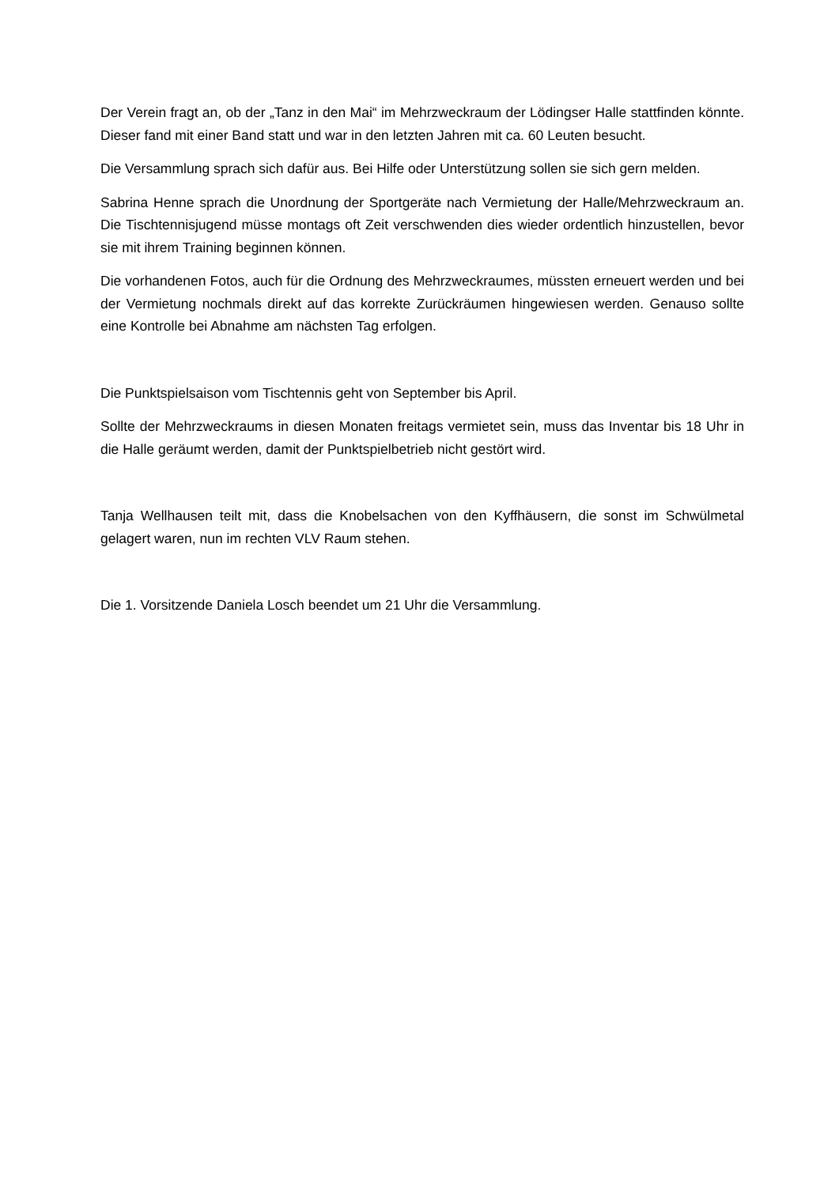Der Verein fragt an, ob der „Tanz in den Mai“ im Mehrzweckraum der Lödingser Halle stattfinden könnte. Dieser fand mit einer Band statt und war in den letzten Jahren mit ca. 60 Leuten besucht.
Die Versammlung sprach sich dafür aus. Bei Hilfe oder Unterstützung sollen sie sich gern melden.
Sabrina Henne sprach die Unordnung der Sportgeräte nach Vermietung der Halle/Mehrzweckraum an. Die Tischtennisjugend müsse montags oft Zeit verschwenden dies wieder ordentlich hinzustellen, bevor sie mit ihrem Training beginnen können.
Die vorhandenen Fotos, auch für die Ordnung des Mehrzweckraumes, müssten erneuert werden und bei der Vermietung nochmals direkt auf das korrekte Zurückräumen hingewiesen werden. Genauso sollte eine Kontrolle bei Abnahme am nächsten Tag erfolgen.
Die Punktspielsaison vom Tischtennis geht von September bis April.
Sollte der Mehrzweckraums in diesen Monaten freitags vermietet sein, muss das Inventar bis 18 Uhr in die Halle geräumt werden, damit der Punktspielbetrieb nicht gestört wird.
Tanja Wellhausen teilt mit, dass die Knobelsachen von den Kyffhäusern, die sonst im Schwülmetal gelagert waren, nun im rechten VLV Raum stehen.
Die 1. Vorsitzende Daniela Losch beendet um 21 Uhr die Versammlung.